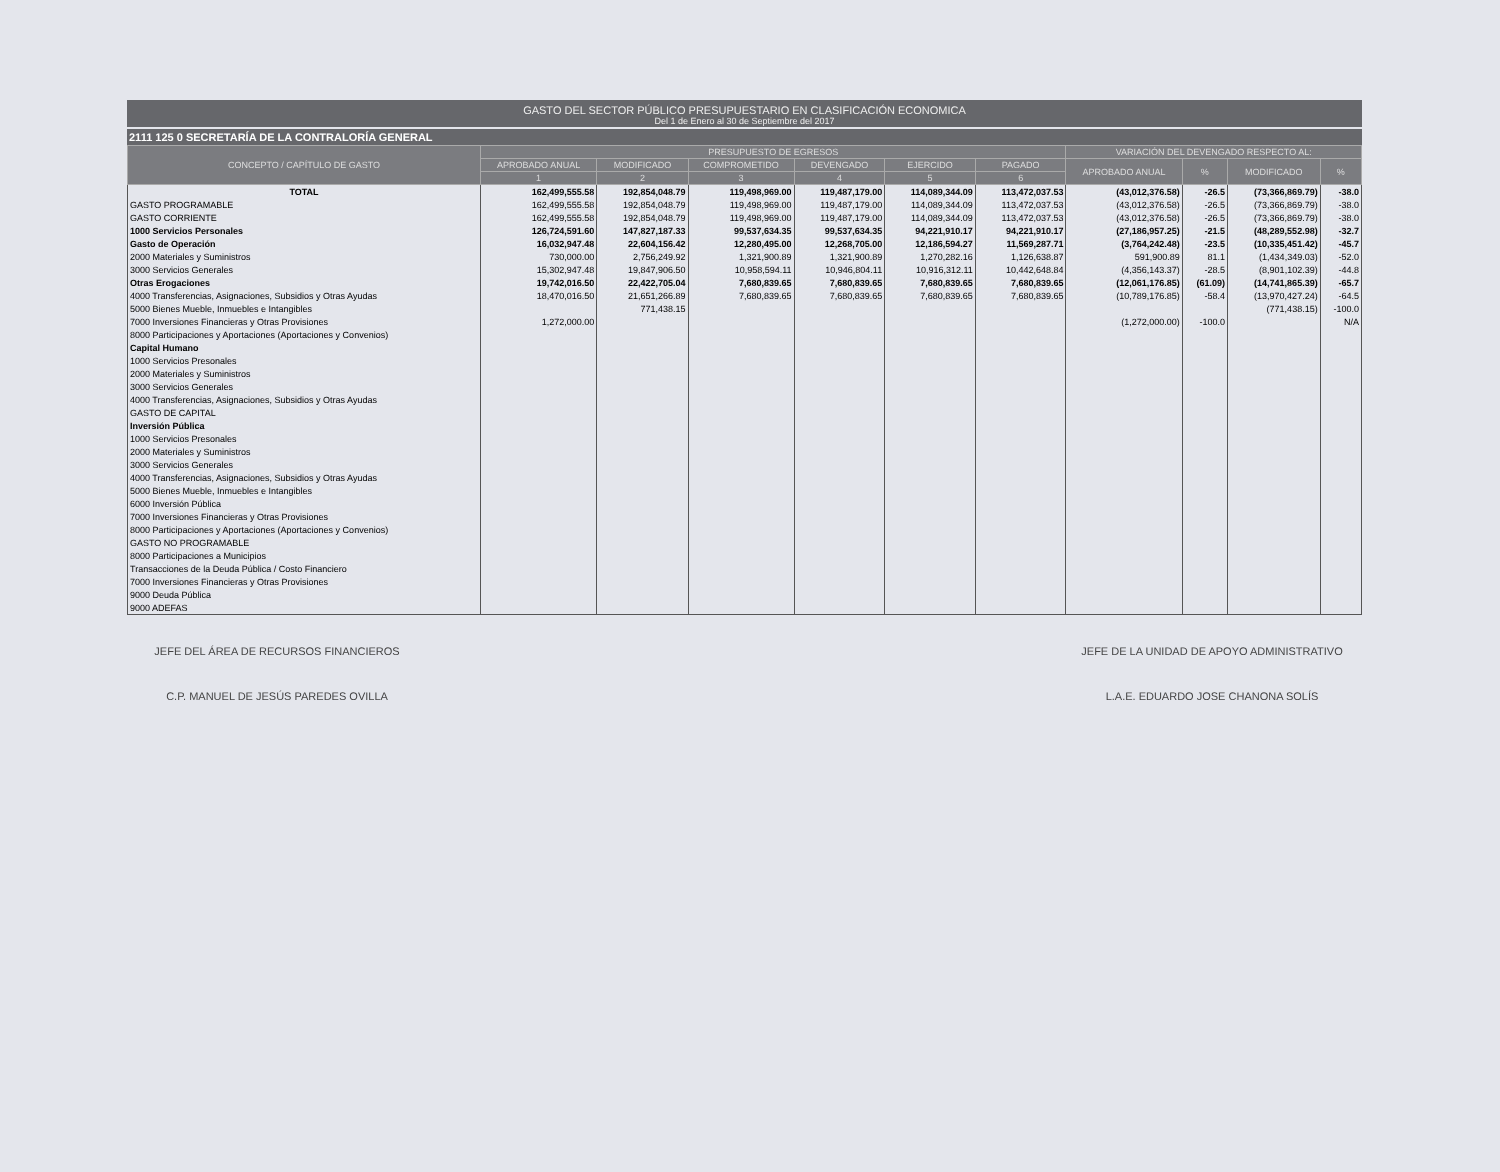GASTO DEL SECTOR PÚBLICO PRESUPUESTARIO EN CLASIFICACIÓN ECONOMICA
Del 1 de Enero al 30 de Septiembre del 2017
2111 125 0 SECRETARÍA DE LA CONTRALORÍA GENERAL
| CONCEPTO / CAPÍTULO DE GASTO | PRESUPUESTO DE EGRESOS | | | | | | VARIACIÓN DEL DEVENGADO RESPECTO AL: | | | |
| --- | --- | --- | --- | --- | --- | --- | --- | --- | --- | --- |
| | APROBADO ANUAL | MODIFICADO | COMPROMETIDO | DEVENGADO | EJERCIDO | PAGADO | APROBADO ANUAL | % | MODIFICADO | % |
| | 1 | 2 | 3 | 4 | 5 | 6 | | | | |
| TOTAL | 162,499,555.58 | 192,854,048.79 | 119,498,969.00 | 119,487,179.00 | 114,089,344.09 | 113,472,037.53 | (43,012,376.58) | -26.5 | (73,366,869.79) | -38.0 |
| GASTO PROGRAMABLE | 162,499,555.58 | 192,854,048.79 | 119,498,969.00 | 119,487,179.00 | 114,089,344.09 | 113,472,037.53 | (43,012,376.58) | -26.5 | (73,366,869.79) | -38.0 |
| GASTO CORRIENTE | 162,499,555.58 | 192,854,048.79 | 119,498,969.00 | 119,487,179.00 | 114,089,344.09 | 113,472,037.53 | (43,012,376.58) | -26.5 | (73,366,869.79) | -38.0 |
| 1000 Servicios Personales | 126,724,591.60 | 147,827,187.33 | 99,537,634.35 | 99,537,634.35 | 94,221,910.17 | 94,221,910.17 | (27,186,957.25) | -21.5 | (48,289,552.98) | -32.7 |
| Gasto de Operación | 16,032,947.48 | 22,604,156.42 | 12,280,495.00 | 12,268,705.00 | 12,186,594.27 | 11,569,287.71 | (3,764,242.48) | -23.5 | (10,335,451.42) | -45.7 |
| 2000 Materiales y Suministros | 730,000.00 | 2,756,249.92 | 1,321,900.89 | 1,321,900.89 | 1,270,282.16 | 1,126,638.87 | 591,900.89 | 81.1 | (1,434,349.03) | -52.0 |
| 3000 Servicios Generales | 15,302,947.48 | 19,847,906.50 | 10,958,594.11 | 10,946,804.11 | 10,916,312.11 | 10,442,648.84 | (4,356,143.37) | -28.5 | (8,901,102.39) | -44.8 |
| Otras Erogaciones | 19,742,016.50 | 22,422,705.04 | 7,680,839.65 | 7,680,839.65 | 7,680,839.65 | 7,680,839.65 | (12,061,176.85) | (61.09) | (14,741,865.39) | -65.7 |
| 4000 Transferencias, Asignaciones, Subsidios y Otras Ayudas | 18,470,016.50 | 21,651,266.89 | 7,680,839.65 | 7,680,839.65 | 7,680,839.65 | 7,680,839.65 | (10,789,176.85) | -58.4 | (13,970,427.24) | -64.5 |
| 5000 Bienes Mueble, Inmuebles e Intangibles | | 771,438.15 | | | | | | | (771,438.15) | -100.0 |
| 7000 Inversiones Financieras y Otras Provisiones | 1,272,000.00 | | | | | | (1,272,000.00) | -100.0 | | N/A |
| 8000 Participaciones y Aportaciones (Aportaciones y Convenios) | | | | | | | | | | |
| Capital Humano | | | | | | | | | | |
| 1000 Servicios Presonales | | | | | | | | | | |
| 2000 Materiales y Suministros | | | | | | | | | | |
| 3000 Servicios Generales | | | | | | | | | | |
| 4000 Transferencias, Asignaciones, Subsidios y Otras Ayudas | | | | | | | | | | |
| GASTO DE CAPITAL | | | | | | | | | | |
| Inversión Pública | | | | | | | | | | |
| 1000 Servicios Presonales | | | | | | | | | | |
| 2000 Materiales y Suministros | | | | | | | | | | |
| 3000 Servicios Generales | | | | | | | | | | |
| 4000 Transferencias, Asignaciones, Subsidios y Otras Ayudas | | | | | | | | | | |
| 5000 Bienes Mueble, Inmuebles e Intangibles | | | | | | | | | | |
| 6000 Inversión Pública | | | | | | | | | | |
| 7000 Inversiones Financieras y Otras Provisiones | | | | | | | | | | |
| 8000 Participaciones y Aportaciones (Aportaciones y Convenios) | | | | | | | | | | |
| GASTO NO PROGRAMABLE | | | | | | | | | | |
| 8000 Participaciones a Municipios | | | | | | | | | | |
| Transacciones de la Deuda Pública / Costo Financiero | | | | | | | | | | |
| 7000 Inversiones Financieras y Otras Provisiones | | | | | | | | | | |
| 9000 Deuda Pública | | | | | | | | | | |
| 9000 ADEFAS | | | | | | | | | | |
JEFE DEL ÁREA DE RECURSOS FINANCIEROS
C.P. MANUEL DE JESÚS PAREDES OVILLA
JEFE DE LA UNIDAD DE APOYO ADMINISTRATIVO
L.A.E. EDUARDO JOSE CHANONA SOLÍS